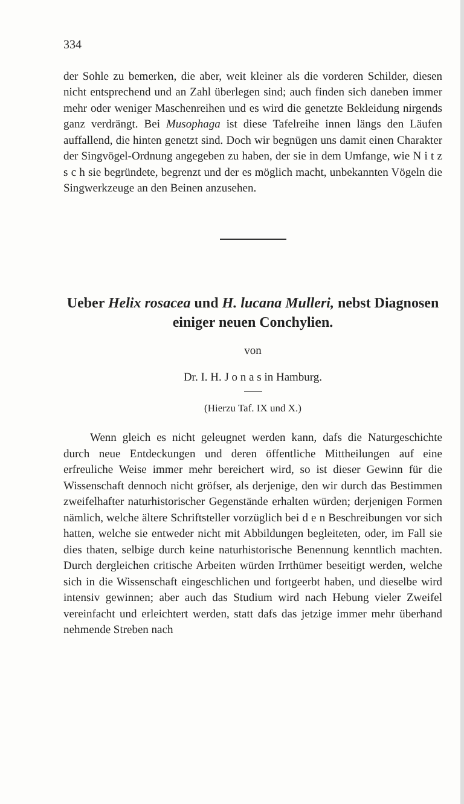334
der Sohle zu bemerken, die aber, weit kleiner als die vorderen Schilder, diesen nicht entsprechend und an Zahl überlegen sind; auch finden sich daneben immer mehr oder weniger Maschenreihen und es wird die genetzte Bekleidung nirgends ganz verdrängt. Bei Musophaga ist diese Tafelreihe innen längs den Läufen auffallend, die hinten genetzt sind. Doch wir begnügen uns damit einen Charakter der Singvögel-Ordnung angegeben zu haben, der sie in dem Umfange, wie N i t z s c h sie begründete, begrenzt und der es möglich macht, unbekannten Vögeln die Singwerkzeuge an den Beinen anzusehen.
Ueber Helix rosacea und H. lucana Mulleri, nebst Diagnosen einiger neuen Conchylien.
von
Dr. I. H. J o n a s in Hamburg.
(Hierzu Taf. IX und X.)
Wenn gleich es nicht geleugnet werden kann, dafs die Naturgeschichte durch neue Entdeckungen und deren öffentliche Mittheilungen auf eine erfreuliche Weise immer mehr bereichert wird, so ist dieser Gewinn für die Wissenschaft dennoch nicht gröfser, als derjenige, den wir durch das Bestimmen zweifelhafter naturhistorischer Gegenstände erhalten würden; derjenigen Formen nämlich, welche ältere Schriftsteller vorzüglich bei d e n Beschreibungen vor sich hatten, welche sie entweder nicht mit Abbildungen begleiteten, oder, im Fall sie dies thaten, selbige durch keine naturhistorische Benennung kenntlich machten. Durch dergleichen critische Arbeiten würden Irrthümer beseitigt werden, welche sich in die Wissenschaft eingeschlichen und fortgeerbt haben, und dieselbe wird intensiv gewinnen; aber auch das Studium wird nach Hebung vieler Zweifel vereinfacht und erleichtert werden, statt dafs das jetzige immer mehr überhand nehmende Streben nach